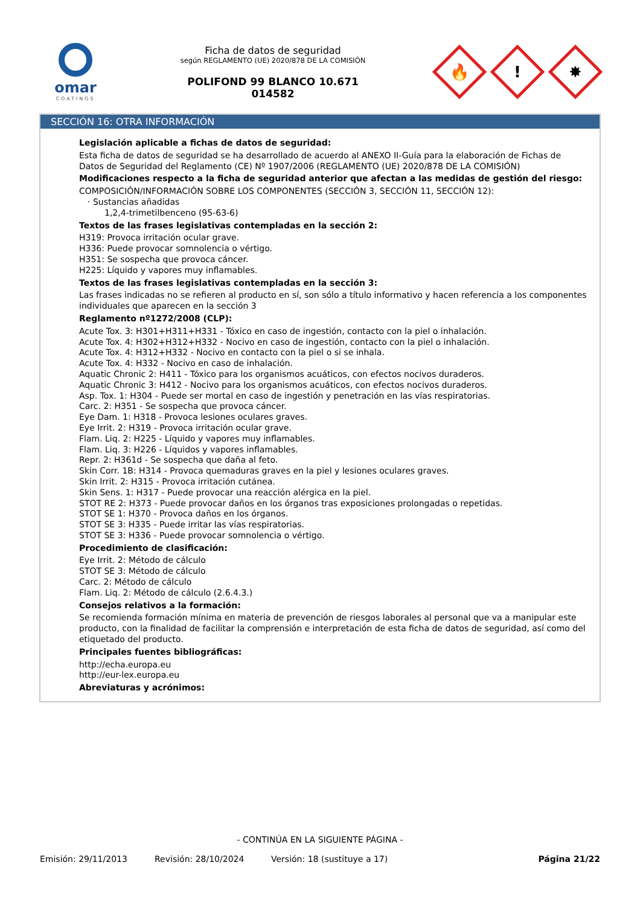omar
COATINGS
Ficha de datos de seguridad
según REGLAMENTO (UE) 2020/878 DE LA COMISIÓN
POLIFOND 99 BLANCO 10.671
014582
🔥
!
✸
SECCIÓN 16: OTRA INFORMACIÓN
Legislación aplicable a fichas de datos de seguridad:
Esta ficha de datos de seguridad se ha desarrollado de acuerdo al ANEXO II-Guía para la elaboración de Fichas de Datos de Seguridad del Reglamento (CE) Nº 1907/2006 (REGLAMENTO (UE) 2020/878 DE LA COMISIÓN)
Modificaciones respecto a la ficha de seguridad anterior que afectan a las medidas de gestión del riesgo:
COMPOSICIÓN/INFORMACIÓN SOBRE LOS COMPONENTES (SECCIÓN 3, SECCIÓN 11, SECCIÓN 12):
· Sustancias añadidas
1,2,4-trimetilbenceno (95-63-6)
Textos de las frases legislativas contempladas en la sección 2:
H319: Provoca irritación ocular grave.
H336: Puede provocar somnolencia o vértigo.
H351: Se sospecha que provoca cáncer.
H225: Líquido y vapores muy inflamables.
Textos de las frases legislativas contempladas en la sección 3:
Las frases indicadas no se refieren al producto en sí, son sólo a título informativo y hacen referencia a los componentes individuales que aparecen en la sección 3
Reglamento nº1272/2008 (CLP):
Acute Tox. 3: H301+H311+H331 - Tóxico en caso de ingestión, contacto con la piel o inhalación.
Acute Tox. 4: H302+H312+H332 - Nocivo en caso de ingestión, contacto con la piel o inhalación.
Acute Tox. 4: H312+H332 - Nocivo en contacto con la piel o si se inhala.
Acute Tox. 4: H332 - Nocivo en caso de inhalación.
Aquatic Chronic 2: H411 - Tóxico para los organismos acuáticos, con efectos nocivos duraderos.
Aquatic Chronic 3: H412 - Nocivo para los organismos acuáticos, con efectos nocivos duraderos.
Asp. Tox. 1: H304 - Puede ser mortal en caso de ingestión y penetración en las vías respiratorias.
Carc. 2: H351 - Se sospecha que provoca cáncer.
Eye Dam. 1: H318 - Provoca lesiones oculares graves.
Eye Irrit. 2: H319 - Provoca irritación ocular grave.
Flam. Liq. 2: H225 - Líquido y vapores muy inflamables.
Flam. Liq. 3: H226 - Líquidos y vapores inflamables.
Repr. 2: H361d - Se sospecha que daña al feto.
Skin Corr. 1B: H314 - Provoca quemaduras graves en la piel y lesiones oculares graves.
Skin Irrit. 2: H315 - Provoca irritación cutánea.
Skin Sens. 1: H317 - Puede provocar una reacción alérgica en la piel.
STOT RE 2: H373 - Puede provocar daños en los órganos tras exposiciones prolongadas o repetidas.
STOT SE 1: H370 - Provoca daños en los órganos.
STOT SE 3: H335 - Puede irritar las vías respiratorias.
STOT SE 3: H336 - Puede provocar somnolencia o vértigo.
Procedimiento de clasificación:
Eye Irrit. 2: Método de cálculo
STOT SE 3: Método de cálculo
Carc. 2: Método de cálculo
Flam. Liq. 2: Método de cálculo (2.6.4.3.)
Consejos relativos a la formación:
Se recomienda formación mínima en materia de prevención de riesgos laborales al personal que va a manipular este producto, con la finalidad de facilitar la comprensión e interpretación de esta ficha de datos de seguridad, así como del etiquetado del producto.
Principales fuentes bibliográficas:
http://echa.europa.eu
http://eur-lex.europa.eu
Abreviaturas y acrónimos:
- CONTINÚA EN LA SIGUIENTE PÁGINA -
Emisión: 29/11/2013 Revisión: 28/10/2024 Versión: 18 (sustituye a 17) Página 21/22